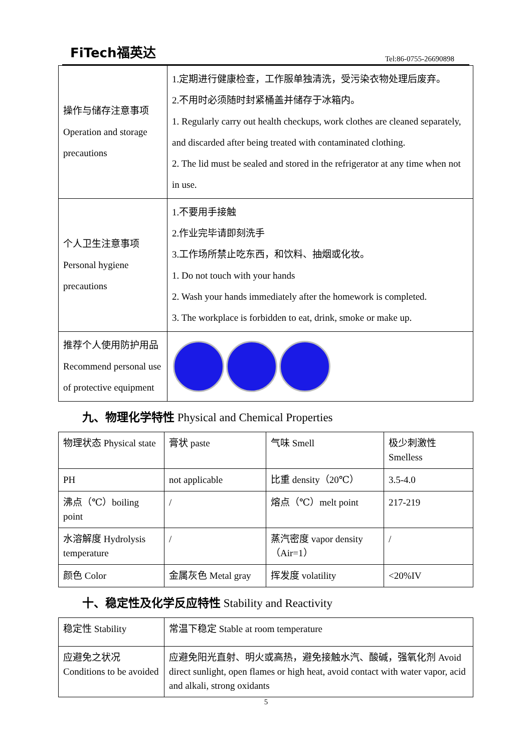FiTech福英达
Tel:86-0755-26690898
| 操作与储存注意事项 Operation and storage precautions | 1.定期进行健康检查，工作服单独清洗，受污染衣物处理后废弃。 2.不用时必须随时封紧桶盖并储存于冰箱内。 1. Regularly carry out health checkups, work clothes are cleaned separately, and discarded after being treated with contaminated clothing. 2. The lid must be sealed and stored in the refrigerator at any time when not in use. |
| 个人卫生注意事项 Personal hygiene precautions | 1.不要用手接触 2.作业完毕请即刻洗手 3.工作场所禁止吃东西，和饮料、抽烟或化妆。 1. Do not touch with your hands 2. Wash your hands immediately after the homework is completed. 3. The workplace is forbidden to eat, drink, smoke or make up. |
| 推荐个人使用防护用品 Recommend personal use of protective equipment | |
九、物理化学特性 Physical and Chemical Properties
| 物理状态 Physical state | 膏状 paste | 气味 Smell | 极少刺激性 Smelless |
| PH | not applicable | 比重 density（20℃） | 3.5-4.0 |
| 沸点（℃）boiling point | / | 熔点（℃）melt point | 217-219 |
| 水溶解度 Hydrolysis temperature | / | 蒸汽密度 vapor density （Air=1） | / |
| 颜色 Color | 金属灰色 Metal gray | 挥发度 volatility | <20%IV |
十、稳定性及化学反应特性 Stability and Reactivity
| 稳定性 Stability | 常温下稳定 Stable at room temperature |
| 应避免之状况 Conditions to be avoided | 应避免阳光直射、明火或高热，避免接触水汽、酸碱，强氧化剂 Avoid direct sunlight, open flames or high heat, avoid contact with water vapor, acid and alkali, strong oxidants |
5